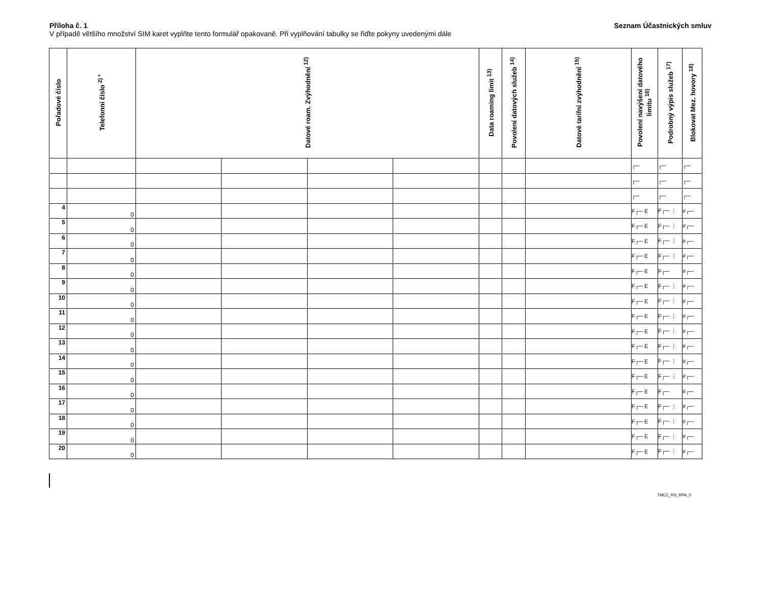Příloha č. 1
Seznam Účastnických smluv
V případě většího množství SIM karet vyplňte tento formulář opakovaně. Při vyplňování tabulky se řiďte pokyny uvedenými dále
| Pořadové číslo | Telefonní číslo <sup>2) *</sup> | Datové roam. Zvýhodnění <sup>12)</sup> | | | | Data roaming limit <sup>13)</sup> | Povolení datových služeb <sup>14)</sup> | Datové tarifní zvýhodnění <sup>15)</sup> | Povolení navýšení datového limitu <sup>16)</sup> | Podrobný výpis služeb <sup>17)</sup> | Blokovat Mez. hovory <sup>18)</sup> |
| --- | --- | --- | --- | --- | --- | --- | --- | --- | --- | --- | --- |
| | | | | | | | | | ┌─ | ┌─ | ┌─ |
| | | | | | | | | | ┌─ | ┌─ | ┌─ |
| | | | | | | | | | ┌─ | ┌─ | ┌─ |
| 4 | 0 | | | | | | | | F┌─ E | F┌─ ⋮ | #┌─ |
| 5 | 0 | | | | | | | | F┌─ E | F┌─ ⋮ | #┌─ |
| 6 | 0 | | | | | | | | F┌─ E | F┌─ ⋮ | #┌─ |
| 7 | 0 | | | | | | | | F┌─ E | F┌─ ⋮ | #┌─ |
| 8 | 0 | | | | | | | | F┌─ E | F┌─ | #┌─ |
| 9 | 0 | | | | | | | | F┌─ E | F┌─ ⋮ | #┌─ |
| 10 | 0 | | | | | | | | F┌─ E | F┌─ ⋮ | #┌─ |
| 11 | 0 | | | | | | | | F┌─ E | F┌─ ⋮ | #┌─ |
| 12 | 0 | | | | | | | | F┌─ E | F┌─ ⋮ | #┌─ |
| 13 | 0 | | | | | | | | F┌─ E | F┌─ ⋮ | #┌─ |
| 14 | 0 | | | | | | | | F┌─ E | F┌─ ⋮ | #┌─ |
| 15 | 0 | | | | | | | | F┌─ E | F┌─ ⋮ | #┌─ |
| 16 | 0 | | | | | | | | F┌─ E | F┌─ | #┌─ |
| 17 | 0 | | | | | | | | F┌─ E | F┌─ ⋮ | #┌─ |
| 18 | 0 | | | | | | | | F┌─ E | F┌─ ⋮ | #┌─ |
| 19 | 0 | | | | | | | | F┌─ E | F┌─ ⋮ | #┌─ |
| 20 | 0 | | | | | | | | F┌─ E | F┌─ ⋮ | #┌─ |
TMCZ_RS_RPA_0